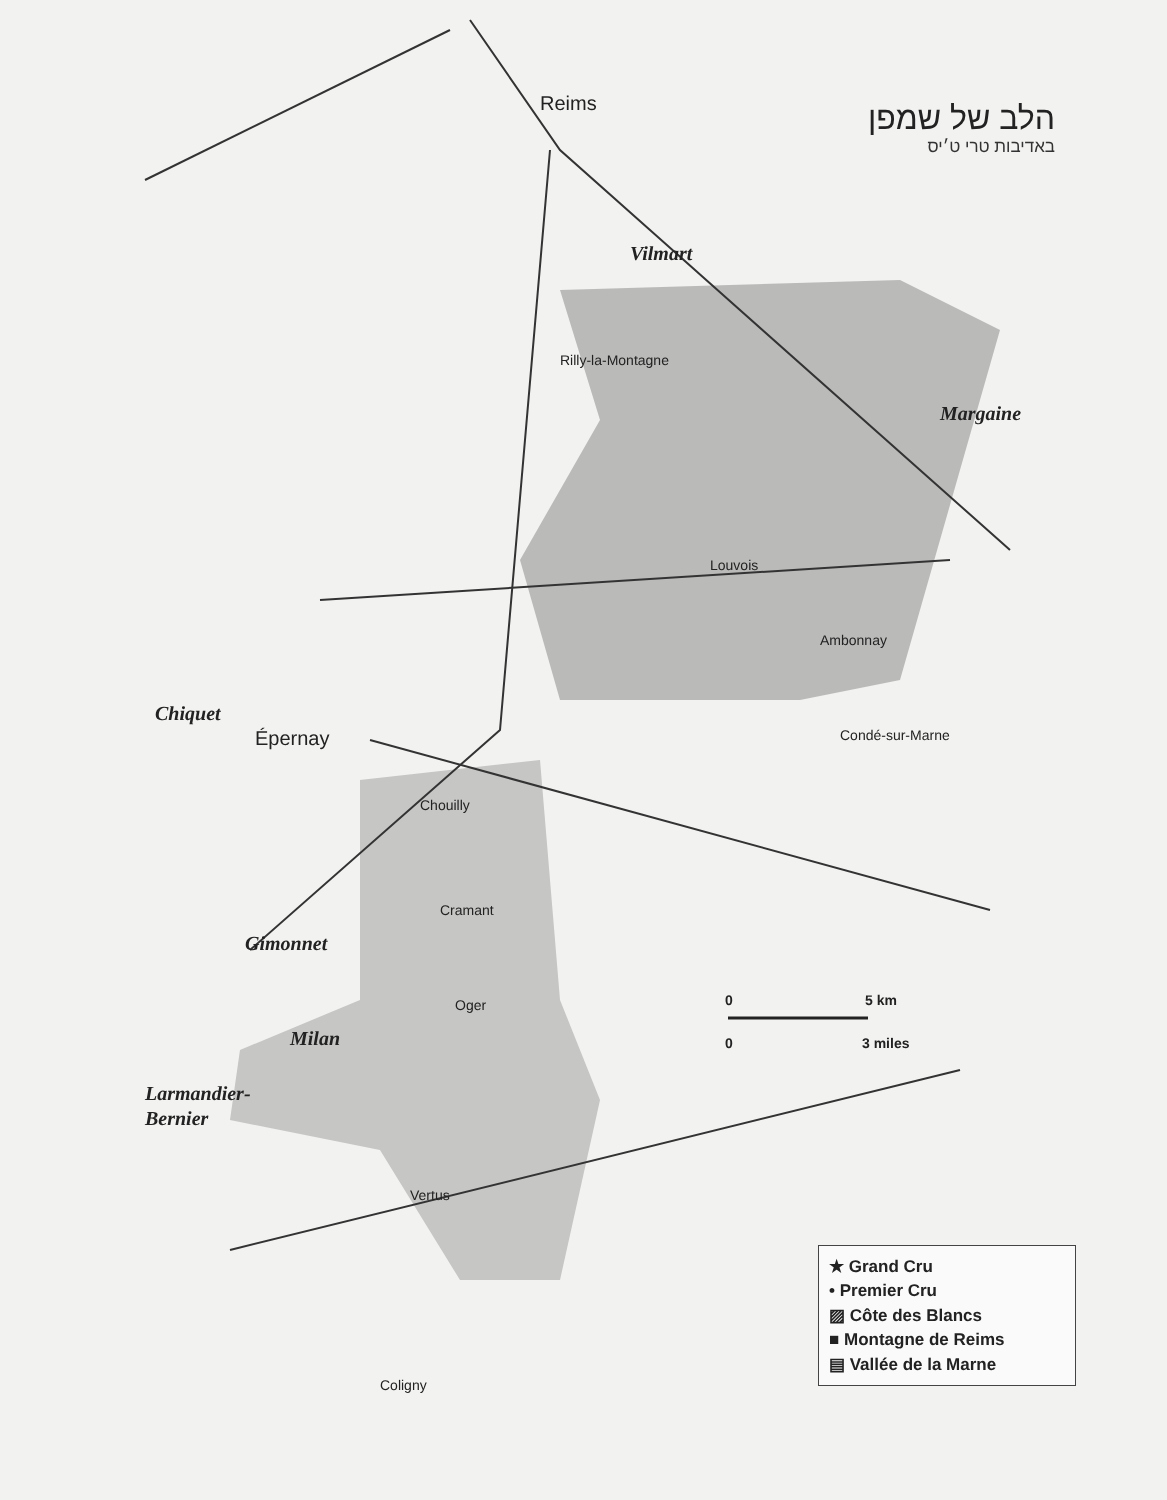Reims
Épernay
Rilly-la-Montagne
Louvois
Ambonnay
Chouilly
Cramant
Oger
Vertus
Coligny
Condé-sur-Marne
Vilmart
Margaine
Chiquet
Gimonnet
Milan
Larmandier-
Bernier
0
5 km
0
3 miles
הלב של שמפן
באדיבות טרי ט׳יס
★ Grand Cru
• Premier Cru
▨ Côte des Blancs
■ Montagne de Reims
▤ Vallée de la Marne